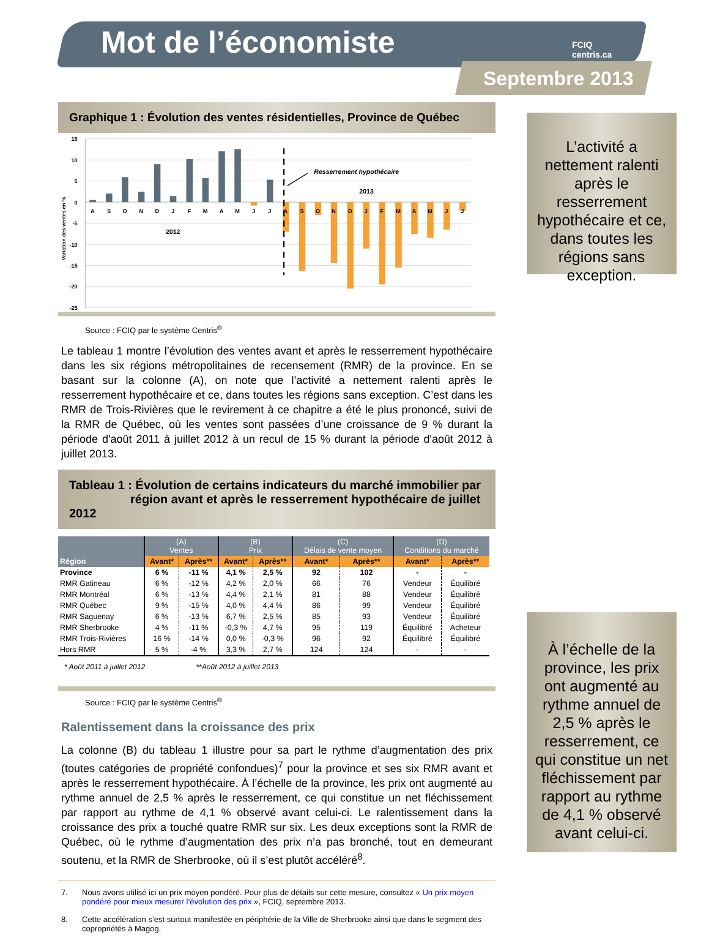Mot de l’économiste
FCIQ
centris.ca
Septembre 2013
Graphique 1 : Évolution des ventes résidentielles, Province de Québec
15
10
5
0
-5
-10
-15
-20
-25
Variation des ventes en %
A
S
O
N
D
J
F
M
A
M
J
J
A
S
O
N
D
J
F
M
A
M
J
J
2012
2013
Resserrement hypothécaire
Source : FCIQ par le système Centris<sup>®</sup>
Le tableau 1 montre l’évolution des ventes avant et après le resserrement hypothécaire dans les six régions métropolitaines de recensement (RMR) de la province. En se basant sur la colonne (A), on note que l’activité a nettement ralenti après le resserrement hypothécaire et ce, dans toutes les régions sans exception. C’est dans les RMR de Trois-Rivières que le revirement à ce chapitre a été le plus prononcé, suivi de la RMR de Québec, où les ventes sont passées d’une croissance de 9 % durant la période d'août 2011 à juillet 2012 à un recul de 15 % durant la période d'août 2012 à juillet 2013.
Tableau 1 : Évolution de certains indicateurs du marché immobilier par
région avant et après le resserrement hypothécaire de juillet 2012
| Région | (A) Ventes | | (B) Prix | | (C) Délais de vente moyen | | (D) Conditions du marché | |
| --- | --- | --- | --- | --- | --- | --- | --- | --- |
| | Avant* | Après** | Avant* | Après** | Avant* | Après** | Avant* | Après** |
| Province | 6 % | -11 % | 4,1 % | 2,5 % | 92 | 102 | - | - |
| RMR Gatineau | 6 % | -12 % | 4,2 % | 2,0 % | 66 | 76 | Vendeur | Équilibré |
| RMR Montréal | 6 % | -13 % | 4,4 % | 2,1 % | 81 | 88 | Vendeur | Équilibré |
| RMR Québec | 9 % | -15 % | 4,0 % | 4,4 % | 86 | 99 | Vendeur | Équilibré |
| RMR Saguenay | 6 % | -13 % | 6,7 % | 2,5 % | 85 | 93 | Vendeur | Équilibré |
| RMR Sherbrooke | 4 % | -11 % | -0,3 % | 4,7 % | 95 | 119 | Équilibré | Acheteur |
| RMR Trois-Rivières | 16 % | -14 % | 0,0 % | -0,3 % | 96 | 92 | Équilibré | Équilibré |
| Hors RMR | 5 % | -4 % | 3,3 % | 2,7 % | 124 | 124 | - | - |
* Août 2011 à juillet 2012 **Août 2012 à juillet 2013
Source : FCIQ par le système Centris<sup>®</sup>
Ralentissement dans la croissance des prix
La colonne (B) du tableau 1 illustre pour sa part le rythme d’augmentation des prix (toutes catégories de propriété confondues)<sup>7</sup> pour la province et ses six RMR avant et après le resserrement hypothécaire. À l’échelle de la province, les prix ont augmenté au rythme annuel de 2,5 % après le resserrement, ce qui constitue un net fléchissement par rapport au rythme de 4,1 % observé avant celui-ci. Le ralentissement dans la croissance des prix a touché quatre RMR sur six. Les deux exceptions sont la RMR de Québec, où le rythme d’augmentation des prix n’a pas bronché, tout en demeurant soutenu, et la RMR de Sherbrooke, où il s’est plutôt accéléré<sup>8</sup>.
7. Nous avons utilisé ici un prix moyen pondéré. Pour plus de détails sur cette mesure, consultez « Un prix moyen pondéré pour mieux mesurer l’évolution des prix », FCIQ, septembre 2013.
8. Cette accélération s’est surtout manifestée en périphérie de la Ville de Sherbrooke ainsi que dans le segment des copropriétés à Magog.
L’activité a nettement ralenti après le resserrement hypothécaire et ce, dans toutes les régions sans exception.
À l’échelle de la province, les prix ont augmenté au rythme annuel de 2,5 % après le resserrement, ce qui constitue un net fléchissement par rapport au rythme de 4,1 % observé avant celui-ci.